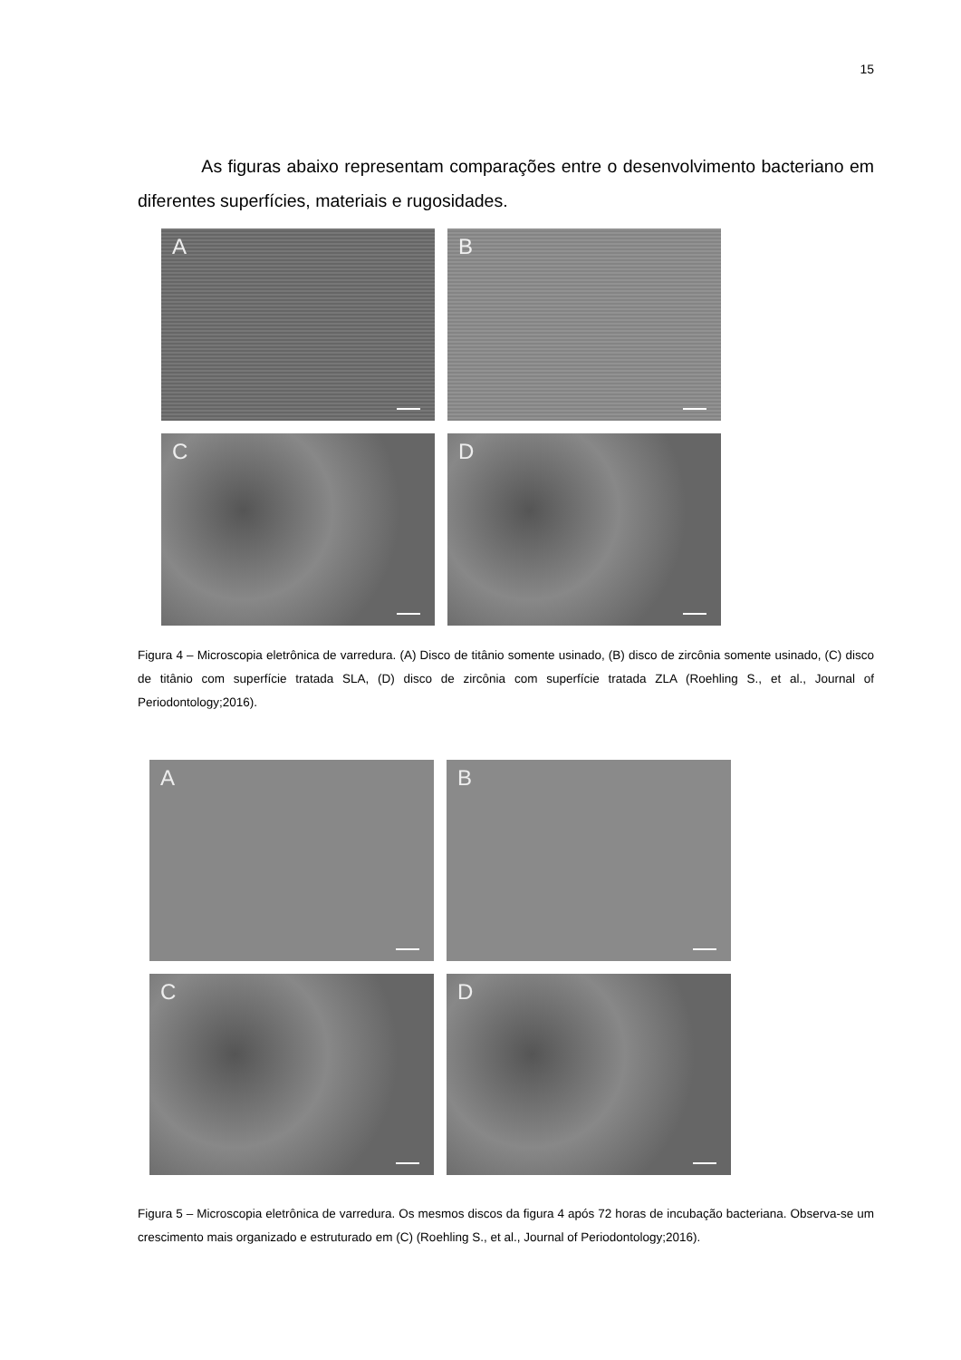15
As figuras abaixo representam comparações entre o desenvolvimento bacteriano em diferentes superfícies, materiais e rugosidades.
A
B
C
D
Figura 4 – Microscopia eletrônica de varredura. (A) Disco de titânio somente usinado, (B) disco de zircônia somente usinado, (C) disco de titânio com superfície tratada SLA, (D) disco de zircônia com superfície tratada ZLA (Roehling S., et al., Journal of Periodontology;2016).
A
B
C
D
Figura 5 – Microscopia eletrônica de varredura. Os mesmos discos da figura 4 após 72 horas de incubação bacteriana. Observa-se um crescimento mais organizado e estruturado em (C) (Roehling S., et al., Journal of Periodontology;2016).